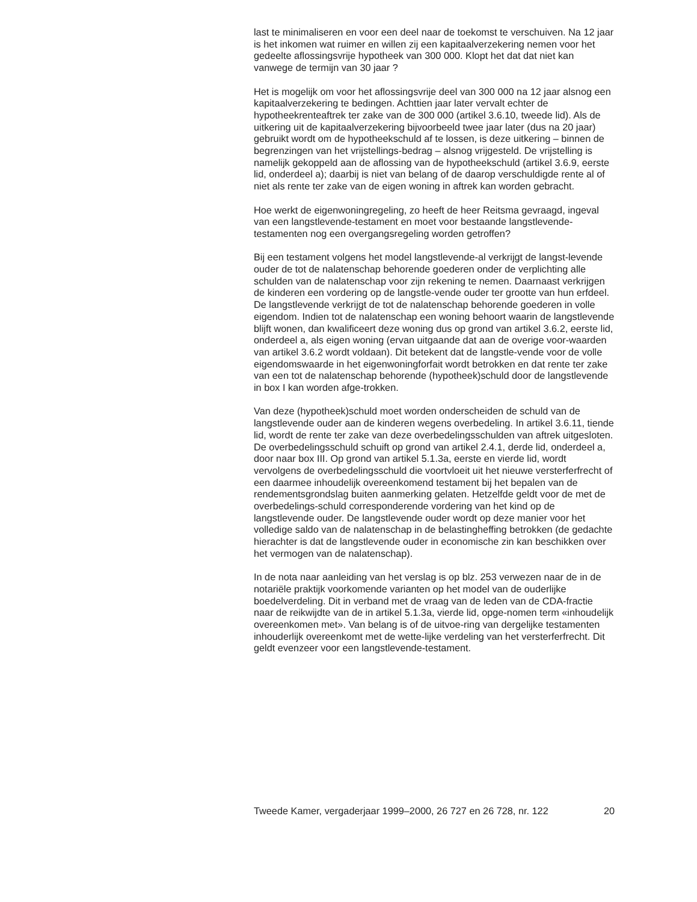last te minimaliseren en voor een deel naar de toekomst te verschuiven. Na 12 jaar is het inkomen wat ruimer en willen zij een kapitaalverzekering nemen voor het gedeelte aflossingsvrije hypotheek van 300 000. Klopt het dat dat niet kan vanwege de termijn van 30 jaar ?
Het is mogelijk om voor het aflossingsvrije deel van 300 000 na 12 jaar alsnog een kapitaalverzekering te bedingen. Achttien jaar later vervalt echter de hypotheekrenteaftrek ter zake van de 300 000 (artikel 3.6.10, tweede lid). Als de uitkering uit de kapitaalverzekering bijvoorbeeld twee jaar later (dus na 20 jaar) gebruikt wordt om de hypotheekschuld af te lossen, is deze uitkering – binnen de begrenzingen van het vrijstellings-bedrag – alsnog vrijgesteld. De vrijstelling is namelijk gekoppeld aan de aflossing van de hypotheekschuld (artikel 3.6.9, eerste lid, onderdeel a); daarbij is niet van belang of de daarop verschuldigde rente al of niet als rente ter zake van de eigen woning in aftrek kan worden gebracht.
Hoe werkt de eigenwoningregeling, zo heeft de heer Reitsma gevraagd, ingeval van een langstlevende-testament en moet voor bestaande langstlevende-testamenten nog een overgangsregeling worden getroffen?
Bij een testament volgens het model langstlevende-al verkrijgt de langst-levende ouder de tot de nalatenschap behorende goederen onder de verplichting alle schulden van de nalatenschap voor zijn rekening te nemen. Daarnaast verkrijgen de kinderen een vordering op de langstle-vende ouder ter grootte van hun erfdeel. De langstlevende verkrijgt de tot de nalatenschap behorende goederen in volle eigendom. Indien tot de nalatenschap een woning behoort waarin de langstlevende blijft wonen, dan kwalificeert deze woning dus op grond van artikel 3.6.2, eerste lid, onderdeel a, als eigen woning (ervan uitgaande dat aan de overige voor-waarden van artikel 3.6.2 wordt voldaan). Dit betekent dat de langstle-vende voor de volle eigendomswaarde in het eigenwoningforfait wordt betrokken en dat rente ter zake van een tot de nalatenschap behorende (hypotheek)schuld door de langstlevende in box I kan worden afge-trokken.
Van deze (hypotheek)schuld moet worden onderscheiden de schuld van de langstlevende ouder aan de kinderen wegens overbedeling. In artikel 3.6.11, tiende lid, wordt de rente ter zake van deze overbedelingsschulden van aftrek uitgesloten. De overbedelingsschuld schuift op grond van artikel 2.4.1, derde lid, onderdeel a, door naar box III. Op grond van artikel 5.1.3a, eerste en vierde lid, wordt vervolgens de overbedelingsschuld die voortvloeit uit het nieuwe versterferfrecht of een daarmee inhoudelijk overeenkomend testament bij het bepalen van de rendementsgrondslag buiten aanmerking gelaten. Hetzelfde geldt voor de met de overbedelings-schuld corresponderende vordering van het kind op de langstlevende ouder. De langstlevende ouder wordt op deze manier voor het volledige saldo van de nalatenschap in de belastingheffing betrokken (de gedachte hierachter is dat de langstlevende ouder in economische zin kan beschikken over het vermogen van de nalatenschap).
In de nota naar aanleiding van het verslag is op blz. 253 verwezen naar de in de notariële praktijk voorkomende varianten op het model van de ouderlijke boedelverdeling. Dit in verband met de vraag van de leden van de CDA-fractie naar de reikwijdte van de in artikel 5.1.3a, vierde lid, opge-nomen term «inhoudelijk overeenkomen met». Van belang is of de uitvoe-ring van dergelijke testamenten inhouderlijk overeenkomt met de wette-lijke verdeling van het versterferfrecht. Dit geldt evenzeer voor een langstlevende-testament.
Tweede Kamer, vergaderjaar 1999–2000, 26 727 en 26 728, nr. 122 20